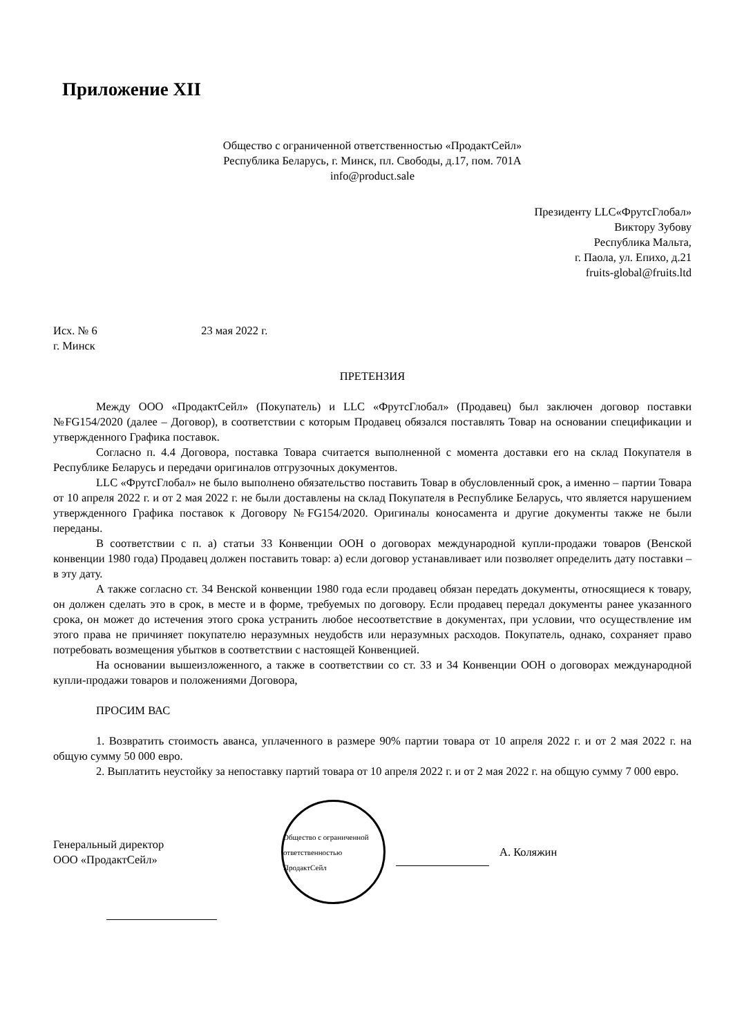Приложение XII
Общество с ограниченной ответственностью «ПродактСейл»
Республика Беларусь, г. Минск, пл. Свободы, д.17, пом. 701А
info@product.sale
Президенту LLC«ФрутсГлобал»
Виктору Зубову
Республика Мальта,
г. Паола, ул. Епихо, д.21
fruits-global@fruits.ltd
Исх. № 6 23 мая 2022 г.
г. Минск
ПРЕТЕНЗИЯ
Между ООО «ПродактСейл» (Покупатель) и LLC «ФрутсГлобал» (Продавец) был заключен договор поставки №FG154/2020 (далее – Договор), в соответствии с которым Продавец обязался поставлять Товар на основании спецификации и утвержденного Графика поставок.
Согласно п. 4.4 Договора, поставка Товара считается выполненной с момента доставки его на склад Покупателя в Республике Беларусь и передачи оригиналов отгрузочных документов.
LLC «ФрутсГлобал» не было выполнено обязательство поставить Товар в обусловленный срок, а именно – партии Товара от 10 апреля 2022 г. и от 2 мая 2022 г. не были доставлены на склад Покупателя в Республике Беларусь, что является нарушением утвержденного Графика поставок к Договору №FG154/2020. Оригиналы коносамента и другие документы также не были переданы.
В соответствии с п. а) статьи 33 Конвенции ООН о договорах международной купли-продажи товаров (Венской конвенции 1980 года) Продавец должен поставить товар: а) если договор устанавливает или позволяет определить дату поставки – в эту дату.
А также согласно ст. 34 Венской конвенции 1980 года если продавец обязан передать документы, относящиеся к товару, он должен сделать это в срок, в месте и в форме, требуемых по договору. Если продавец передал документы ранее указанного срока, он может до истечения этого срока устранить любое несоответствие в документах, при условии, что осуществление им этого права не причиняет покупателю неразумных неудобств или неразумных расходов. Покупатель, однако, сохраняет право потребовать возмещения убытков в соответствии с настоящей Конвенцией.
На основании вышеизложенного, а также в соответствии со ст. 33 и 34 Конвенции ООН о договорах международной купли-продажи товаров и положениями Договора,
ПРОСИМ ВАС
1. Возвратить стоимость аванса, уплаченного в размере 90% партии товара от 10 апреля 2022 г. и от 2 мая 2022 г. на общую сумму 50 000 евро.
2. Выплатить неустойку за непоставку партий товара от 10 апреля 2022 г. и от 2 мая 2022 г. на общую сумму 7 000 евро.
Генеральный директор
ООО «ПродактСейл»
Общество с ограниченной ответственностью ПродактСейл
А. Коляжин